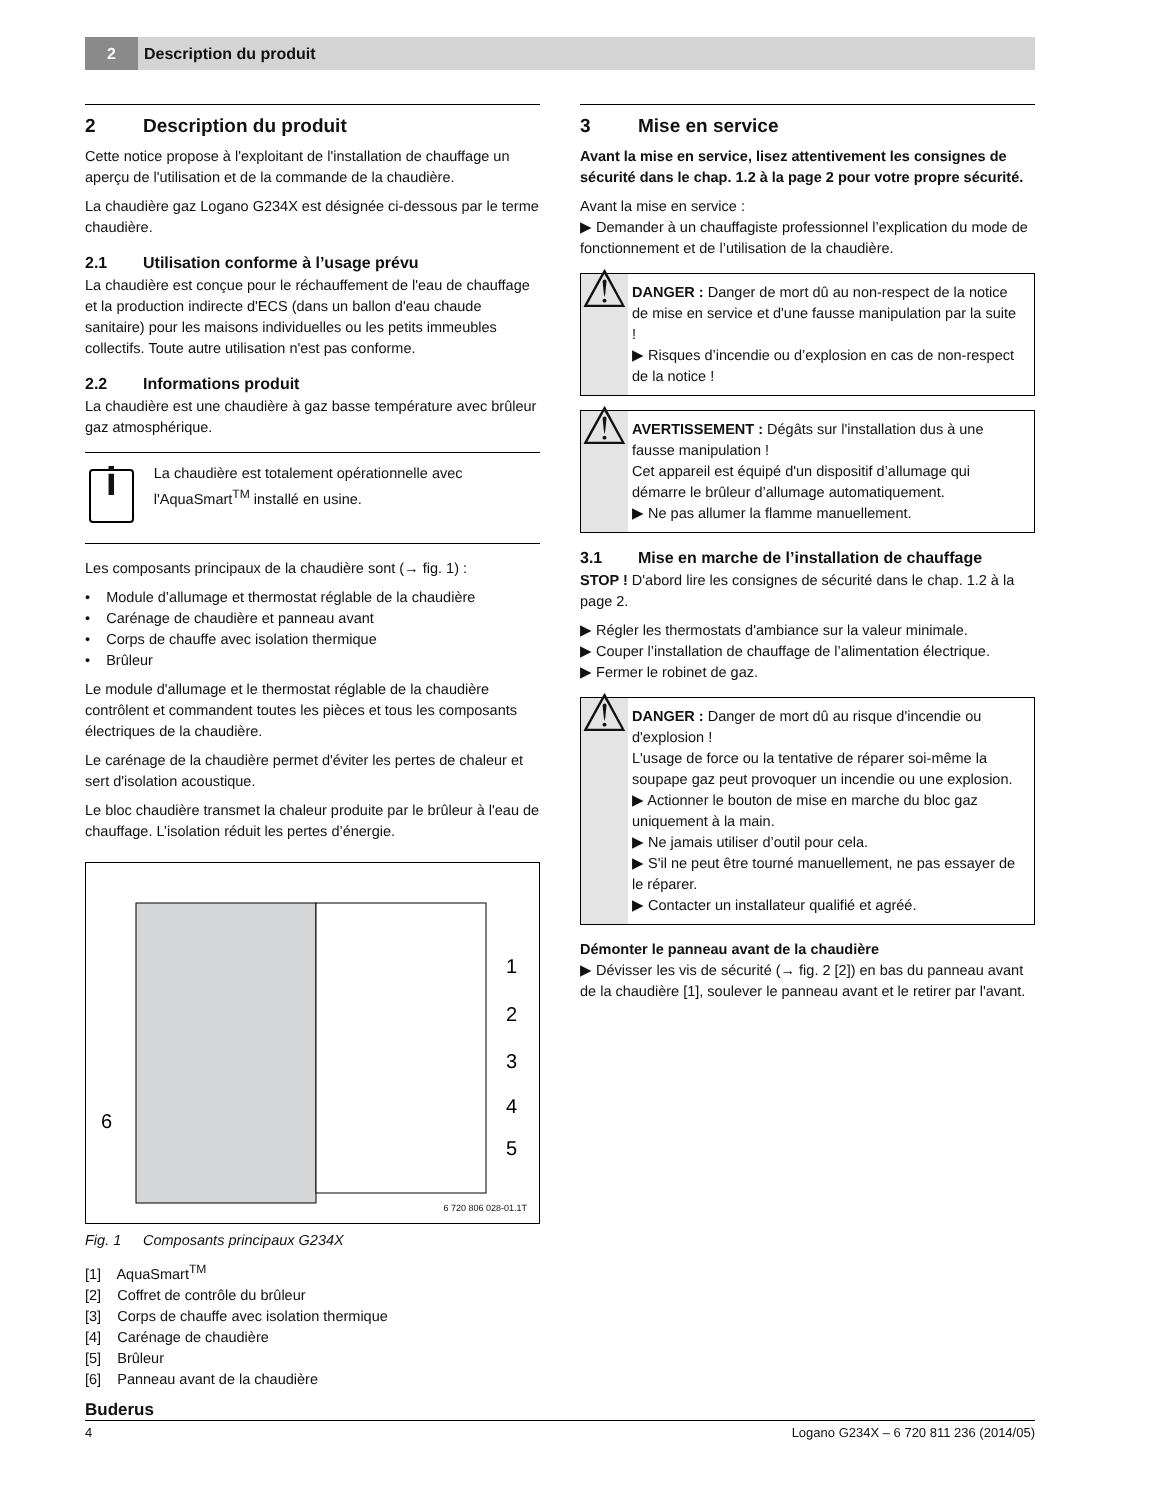2 Description du produit
2 Description du produit
Cette notice propose à l'exploitant de l'installation de chauffage un aperçu de l'utilisation et de la commande de la chaudière.
La chaudière gaz Logano G234X est désignée ci-dessous par le terme chaudière.
2.1 Utilisation conforme à l’usage prévu
La chaudière est conçue pour le réchauffement de l'eau de chauffage et la production indirecte d'ECS (dans un ballon d'eau chaude sanitaire) pour les maisons individuelles ou les petits immeubles collectifs. Toute autre utilisation n'est pas conforme.
2.2 Informations produit
La chaudière est une chaudière à gaz basse température avec brûleur gaz atmosphérique.
i
La chaudière est totalement opérationnelle avec l'AquaSmart<sup>TM</sup> installé en usine.
Les composants principaux de la chaudière sont (→ fig. 1) :
• Module d’allumage et thermostat réglable de la chaudière
• Carénage de chaudière et panneau avant
• Corps de chauffe avec isolation thermique
• Brûleur
Le module d'allumage et le thermostat réglable de la chaudière contrôlent et commandent toutes les pièces et tous les composants électriques de la chaudière.
Le carénage de la chaudière permet d'éviter les pertes de chaleur et sert d'isolation acoustique.
Le bloc chaudière transmet la chaleur produite par le brûleur à l'eau de chauffage. L’isolation réduit les pertes d’énergie.
1
2
3
4
5
6
6 720 806 028-01.1T
Fig. 1 Composants principaux G234X
[1] AquaSmart<sup>TM</sup>
[2] Coffret de contrôle du brûleur
[3] Corps de chauffe avec isolation thermique
[4] Carénage de chaudière
[5] Brûleur
[6] Panneau avant de la chaudière
3 Mise en service
Avant la mise en service, lisez attentivement les consignes de sécurité dans le chap. 1.2 à la page 2 pour votre propre sécurité.
Avant la mise en service :
▶ Demander à un chauffagiste professionnel l’explication du mode de fonctionnement et de l’utilisation de la chaudière.
⚠
DANGER : Danger de mort dû au non-respect de la notice de mise en service et d'une fausse manipulation par la suite !
▶ Risques d’incendie ou d’explosion en cas de non-respect de la notice !
⚠
AVERTISSEMENT : Dégâts sur l'installation dus à une fausse manipulation !
Cet appareil est équipé d'un dispositif d’allumage qui démarre le brûleur d’allumage automatiquement.
▶ Ne pas allumer la flamme manuellement.
3.1 Mise en marche de l’installation de chauffage
STOP ! D'abord lire les consignes de sécurité dans le chap. 1.2 à la page 2.
▶ Régler les thermostats d'ambiance sur la valeur minimale.
▶ Couper l’installation de chauffage de l’alimentation électrique.
▶ Fermer le robinet de gaz.
⚠
DANGER : Danger de mort dû au risque d'incendie ou d'explosion !
L'usage de force ou la tentative de réparer soi-même la soupape gaz peut provoquer un incendie ou une explosion.
▶ Actionner le bouton de mise en marche du bloc gaz uniquement à la main.
▶ Ne jamais utiliser d’outil pour cela.
▶ S'il ne peut être tourné manuellement, ne pas essayer de le réparer.
▶ Contacter un installateur qualifié et agréé.
Démonter le panneau avant de la chaudière
▶ Dévisser les vis de sécurité (→ fig. 2 [2]) en bas du panneau avant de la chaudière [1], soulever le panneau avant et le retirer par l'avant.
Buderus
4 Logano G234X – 6 720 811 236 (2014/05)